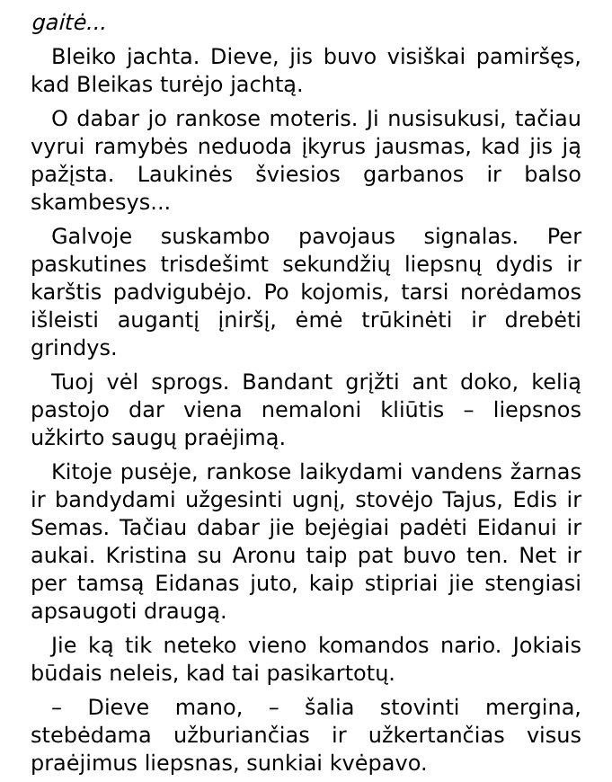gaitė...
Bleiko jachta. Dieve, jis buvo visiškai pamiršęs, kad Bleikas turėjo jachtą.
O dabar jo rankose moteris. Ji nusisukusi, tačiau vyrui ramybės neduoda įkyrus jausmas, kad jis ją pažįsta. Laukinės šviesios garbanos ir balso skambesys...
Galvoje suskambo pavojaus signalas. Per paskutines trisdešimt sekundžių liepsnų dydis ir karštis padvigubėjo. Po kojomis, tarsi norėdamos išleisti augantį įniršį, ėmė trūkinėti ir drebėti grindys.
Tuoj vėl sprogs. Bandant grįžti ant doko, kelią pastojo dar viena nemaloni kliūtis – liepsnos užkirto saugų praėjimą.
Kitoje pusėje, rankose laikydami vandens žarnas ir bandydami užgesinti ugnį, stovėjo Tajus, Edis ir Semas. Tačiau dabar jie bejėgiai padėti Eidanui ir aukai. Kristina su Aronu taip pat buvo ten. Net ir per tamsą Eidanas juto, kaip stipriai jie stengiasi apsaugoti draugą.
Jie ką tik neteko vieno komandos nario. Jokiais būdais neleis, kad tai pasikartotų.
– Dieve mano, – šalia stovinti mergina, stebėdama užburiančias ir užkertančias visus praėjimus liepsnas, sunkiai kvėpavo.